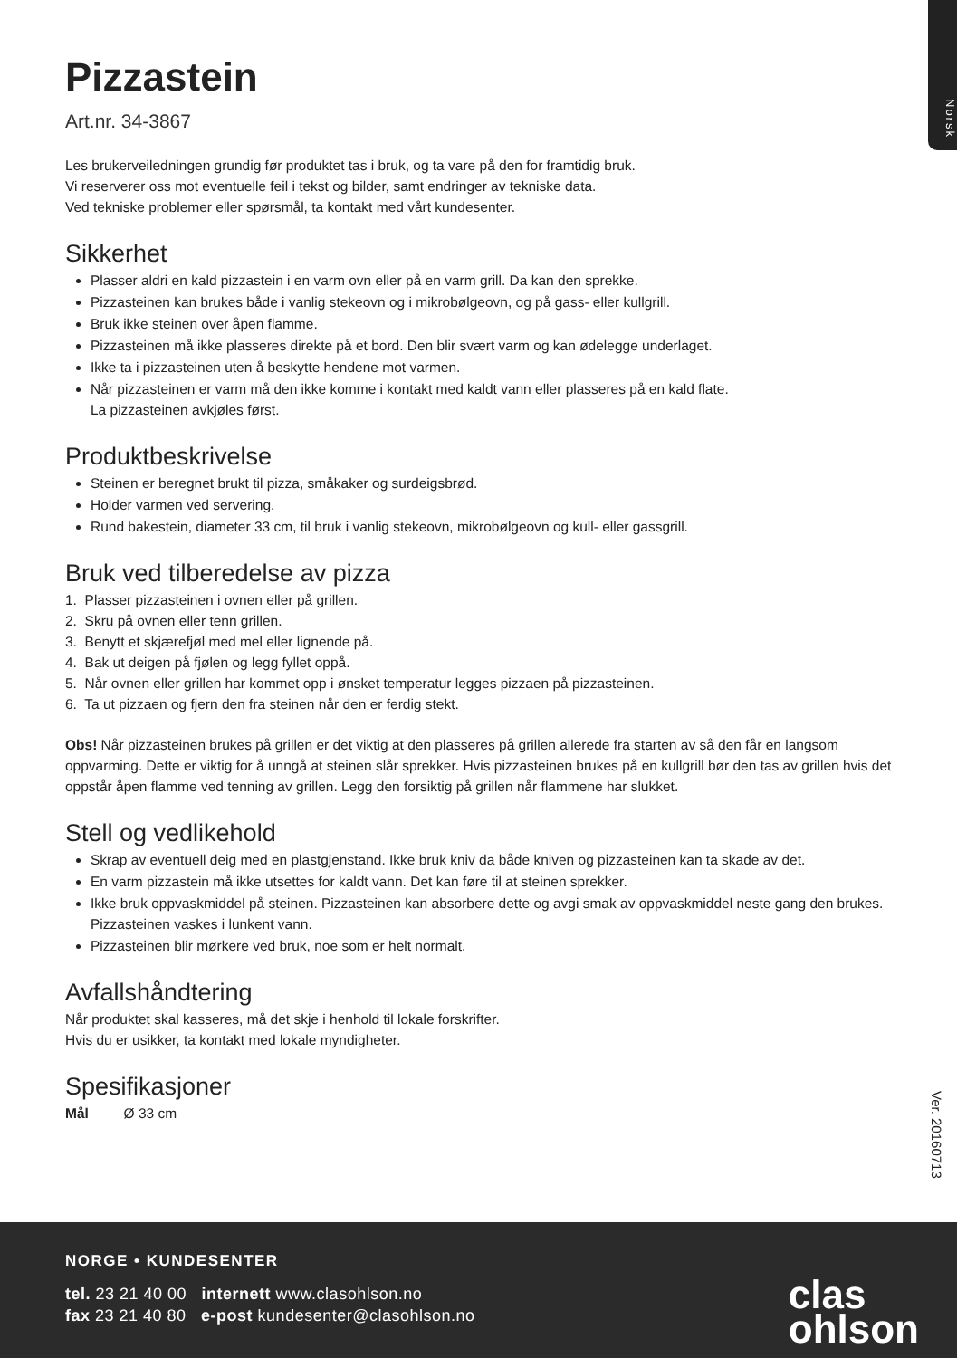Norsk
Pizzastein
Art.nr. 34-3867
Les brukerveiledningen grundig før produktet tas i bruk, og ta vare på den for framtidig bruk.
Vi reserverer oss mot eventuelle feil i tekst og bilder, samt endringer av tekniske data.
Ved tekniske problemer eller spørsmål, ta kontakt med vårt kundesenter.
Sikkerhet
Plasser aldri en kald pizzastein i en varm ovn eller på en varm grill. Da kan den sprekke.
Pizzasteinen kan brukes både i vanlig stekeovn og i mikrobølgeovn, og på gass- eller kullgrill.
Bruk ikke steinen over åpen flamme.
Pizzasteinen må ikke plasseres direkte på et bord. Den blir svært varm og kan ødelegge underlaget.
Ikke ta i pizzasteinen uten å beskytte hendene mot varmen.
Når pizzasteinen er varm må den ikke komme i kontakt med kaldt vann eller plasseres på en kald flate.
La pizzasteinen avkjøles først.
Produktbeskrivelse
Steinen er beregnet brukt til pizza, småkaker og surdeigsbrød.
Holder varmen ved servering.
Rund bakestein, diameter 33 cm, til bruk i vanlig stekeovn, mikrobølgeovn og kull- eller gassgrill.
Bruk ved tilberedelse av pizza
1. Plasser pizzasteinen i ovnen eller på grillen.
2. Skru på ovnen eller tenn grillen.
3. Benytt et skjærefjøl med mel eller lignende på.
4. Bak ut deigen på fjølen og legg fyllet oppå.
5. Når ovnen eller grillen har kommet opp i ønsket temperatur legges pizzaen på pizzasteinen.
6. Ta ut pizzaen og fjern den fra steinen når den er ferdig stekt.
Obs! Når pizzasteinen brukes på grillen er det viktig at den plasseres på grillen allerede fra starten av så den får en langsom oppvarming. Dette er viktig for å unngå at steinen slår sprekker. Hvis pizzasteinen brukes på en kullgrill bør den tas av grillen hvis det oppstår åpen flamme ved tenning av grillen. Legg den forsiktig på grillen når flammene har slukket.
Stell og vedlikehold
Skrap av eventuell deig med en plastgjenstand. Ikke bruk kniv da både kniven og pizzasteinen kan ta skade av det.
En varm pizzastein må ikke utsettes for kaldt vann. Det kan føre til at steinen sprekker.
Ikke bruk oppvaskmiddel på steinen. Pizzasteinen kan absorbere dette og avgi smak av oppvaskmiddel neste gang den brukes. Pizzasteinen vaskes i lunkent vann.
Pizzasteinen blir mørkere ved bruk, noe som er helt normalt.
Avfallshåndtering
Når produktet skal kasseres, må det skje i henhold til lokale forskrifter.
Hvis du er usikker, ta kontakt med lokale myndigheter.
Spesifikasjoner
Mål Ø 33 cm
Ver. 20160713
NORGE • KUNDESENTER
tel. 23 21 40 00 internett www.clasohlson.no
fax 23 21 40 80 e-post kundesenter@clasohlson.no
clas
ohlson